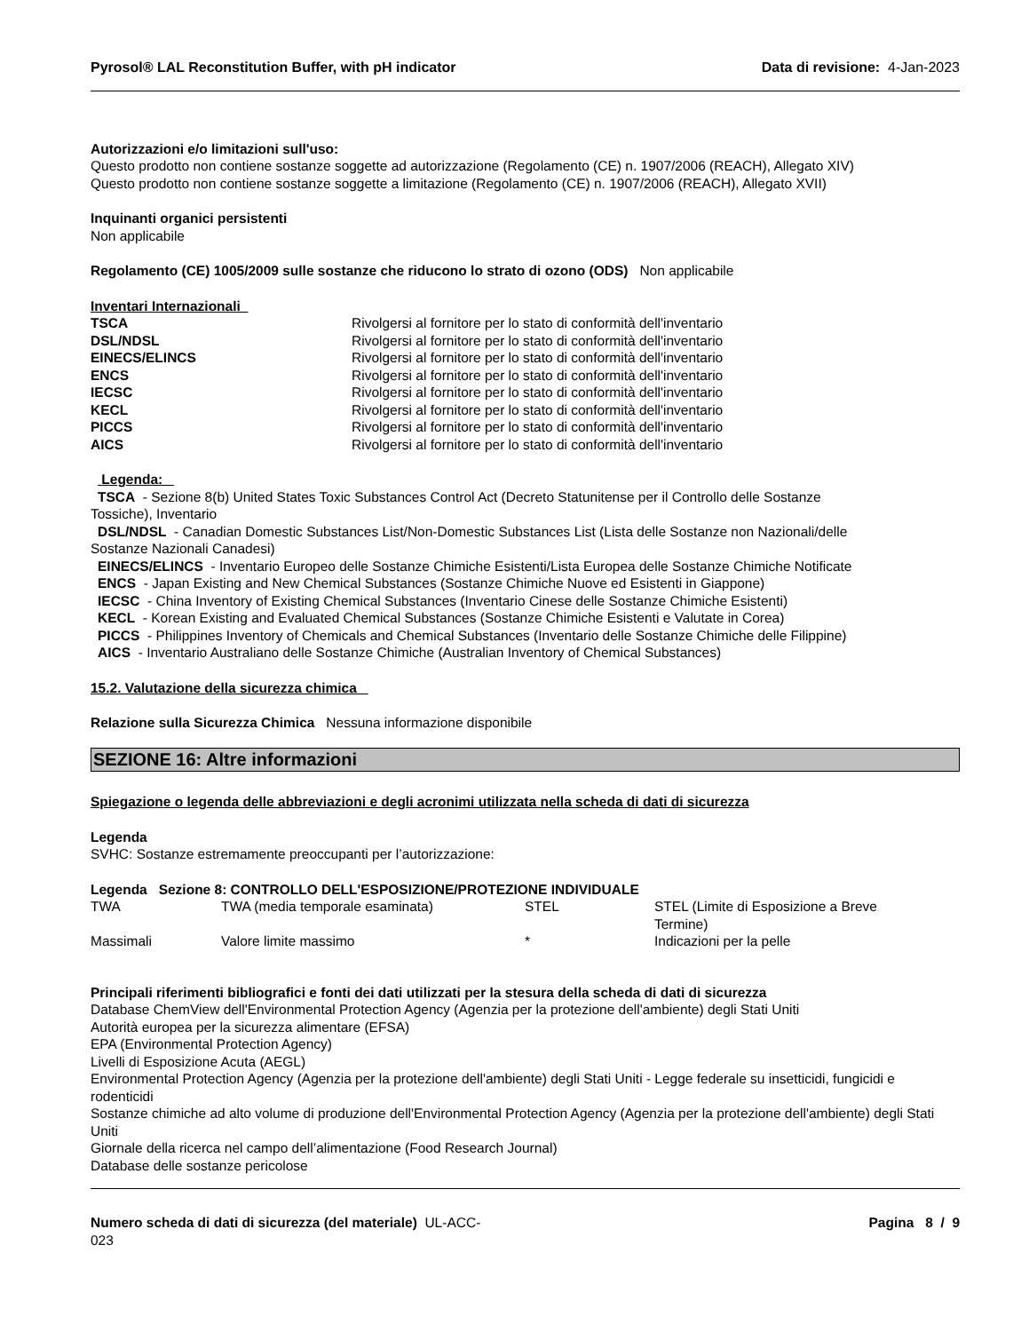Pyrosol® LAL Reconstitution Buffer, with pH indicator Data di revisione: 4-Jan-2023
Autorizzazioni e/o limitazioni sull'uso:
Questo prodotto non contiene sostanze soggette ad autorizzazione (Regolamento (CE) n. 1907/2006 (REACH), Allegato XIV)
Questo prodotto non contiene sostanze soggette a limitazione (Regolamento (CE) n. 1907/2006 (REACH), Allegato XVII)
Inquinanti organici persistenti
Non applicabile
Regolamento (CE) 1005/2009 sulle sostanze che riducono lo strato di ozono (ODS) Non applicabile
Inventari Internazionali
| TSCA | Rivolgersi al fornitore per lo stato di conformità dell'inventario |
| DSL/NDSL | Rivolgersi al fornitore per lo stato di conformità dell'inventario |
| EINECS/ELINCS | Rivolgersi al fornitore per lo stato di conformità dell'inventario |
| ENCS | Rivolgersi al fornitore per lo stato di conformità dell'inventario |
| IECSC | Rivolgersi al fornitore per lo stato di conformità dell'inventario |
| KECL | Rivolgersi al fornitore per lo stato di conformità dell'inventario |
| PICCS | Rivolgersi al fornitore per lo stato di conformità dell'inventario |
| AICS | Rivolgersi al fornitore per lo stato di conformità dell'inventario |
Legenda:
TSCA - Sezione 8(b) United States Toxic Substances Control Act (Decreto Statunitense per il Controllo delle Sostanze
Tossiche), Inventario
DSL/NDSL - Canadian Domestic Substances List/Non-Domestic Substances List (Lista delle Sostanze non Nazionali/delle
Sostanze Nazionali Canadesi)
EINECS/ELINCS - Inventario Europeo delle Sostanze Chimiche Esistenti/Lista Europea delle Sostanze Chimiche Notificate
ENCS - Japan Existing and New Chemical Substances (Sostanze Chimiche Nuove ed Esistenti in Giappone)
IECSC - China Inventory of Existing Chemical Substances (Inventario Cinese delle Sostanze Chimiche Esistenti)
KECL - Korean Existing and Evaluated Chemical Substances (Sostanze Chimiche Esistenti e Valutate in Corea)
PICCS - Philippines Inventory of Chemicals and Chemical Substances (Inventario delle Sostanze Chimiche delle Filippine)
AICS - Inventario Australiano delle Sostanze Chimiche (Australian Inventory of Chemical Substances)
15.2. Valutazione della sicurezza chimica
Relazione sulla Sicurezza Chimica Nessuna informazione disponibile
SEZIONE 16: Altre informazioni
Spiegazione o legenda delle abbreviazioni e degli acronimi utilizzata nella scheda di dati di sicurezza
Legenda
SVHC: Sostanze estremamente preoccupanti per l’autorizzazione:
Legenda Sezione 8: CONTROLLO DELL'ESPOSIZIONE/PROTEZIONE INDIVIDUALE
| TWA | TWA (media temporale esaminata) | STEL | STEL (Limite di Esposizione a Breve Termine) |
| Massimali | Valore limite massimo | * | Indicazioni per la pelle |
Principali riferimenti bibliografici e fonti dei dati utilizzati per la stesura della scheda di dati di sicurezza
Database ChemView dell'Environmental Protection Agency (Agenzia per la protezione dell'ambiente) degli Stati Uniti
Autorità europea per la sicurezza alimentare (EFSA)
EPA (Environmental Protection Agency)
Livelli di Esposizione Acuta (AEGL)
Environmental Protection Agency (Agenzia per la protezione dell'ambiente) degli Stati Uniti - Legge federale su insetticidi, fungicidi e rodenticidi
Sostanze chimiche ad alto volume di produzione dell'Environmental Protection Agency (Agenzia per la protezione dell'ambiente) degli Stati Uniti
Giornale della ricerca nel campo dell’alimentazione (Food Research Journal)
Database delle sostanze pericolose
Numero scheda di dati di sicurezza (del materiale) UL-ACC-
023
Pagina 8 / 9